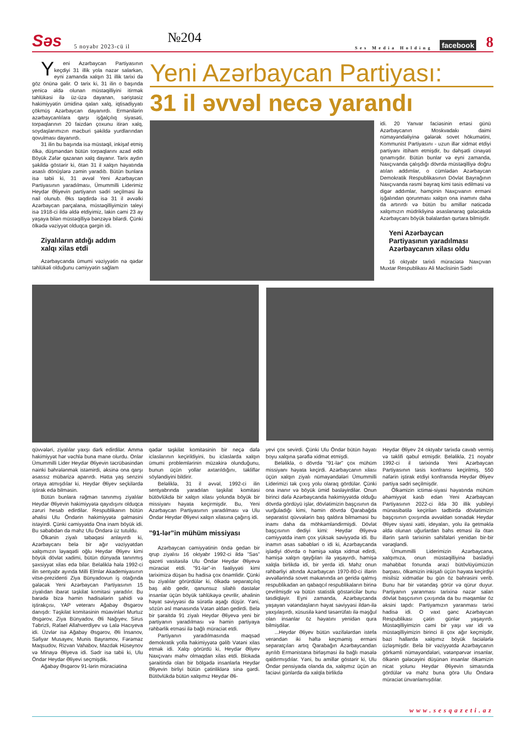Səs
5 noyabr 2023-cü il
№204
Ses Media Holding
facebook
8
Yeni Azərbaycan Partiyasının keçdiyi 31 illik yola nəzər salarkən, eyni zamanda xalqın 31 illik tarixi də göz önünə gəlir. O tarix ki, 31 ilin o başında yenicə əldə olunan müstəqilliyini itirmək təhlükəsi ilə üz-üzə dayanan, səriştəsiz hakimiyyətin ümidinə qalan xalq, iqtisadiyyatı çökmüş Azərbaycan dayanırdı. Ermənilərin azərbaycanlılara qarşı işğalçılıq siyasəti, torpaqlarının 20 faizdən çoxunu itirən xalq, soydaşlarımızın məcburi şəkildə yurdlarından qovulması dayanırdı.
31 ilin bu başında isə müstəqil, inkişaf etmiş ölkə, düşməndən bütün torpaqlarını azad edib Böyük Zəfər qazanan xalq dayanır. Tarix aydın şəkildə göstərir ki, ötən 31 il xalqın həyatında əsaslı dönüşlərə zəmin yaradıb. Bütün bunlara isə təbii ki, 31 əvvəl Yeni Azərbaycan Partiyasının yaradılması, Ümummilli Liderimiz Heydər Əliyevin partiyanın sədri seçilməsi ilə nail olunub. Əks təqdirdə isə 31 il əvvəlki Azərbaycan parçalana, müstəqilliyimizin taleyi isə 1918-ci ildə əldə etdiyimiz, lakin cəmi 23 ay yaşaya bilən müstəqilliyə bənzəyə bilərdi. Çünki ölkədə vəziyyət olduqca gərgin idi.
Ziyalıların atdığı addım xalqı xilas etdi
Azərbaycanda ümumi vəziyyətin nə qədər təhlükəli olduğunu cəmiyyətin sağlam
Yeni Azərbaycan Partiyası:
31 il əvvəl necə yarandı
idi. 20 Yanvar faciəsinin ertəsi günü Azərbaycanın Moskvadakı daimi nümayəndəliyinə gələrək sovet hökumətini, Kommunist Partiyasını - uzun illər xidmət etdiyi partiyanı ittiham etmişdir, bu dəhşətli cinayəti qınamışdır. Bütün bunlar və eyni zamanda, Naxçıvanda çalışdığı dövrdə müstəqilliyə doğru atılan addımlar, o cümlədən Azərbaycan Demokratik Respublikasının Dövlət Bayrağının Naxçıvanda rəsmi bayraq kimi təsis edilməsi və digər addımlar, həmçinin Naxçıvanın erməni işğalından qorunması xalqın ona inamını daha da artırırdı və bütün bu amillər nəticədə xalqımızın müdrikliyinə əsaslanaraq gələcəkdə Azərbaycanı böyük bəlalardan qurtara bilmişdir.
Yeni Azərbaycan Partiyasının yaradılması Azərbaycanın xilası oldu
16 oktyabr tarixli müraciətə Naxçıvan Muxtar Respublikası Ali Məclisinin Sədri
qüvvələri, ziyalılar yaxşı dərk edirdilər. Amma hakimiyyət hər vəchlə buna mane olurdu. Onlar Ümummilli Lider Heydər Əliyevin təcrübəsindən nəinki bəhrələnmək istəmirdi, əksinə ona qarşı əsassız mübarizə aparırdı. Hətta yaş senzini ortaya atmışdılar ki, Heydər Əliyev seçkilərdə iştirak edə bilməsin.
Bütün bunlara rəğmən tanınmış ziyalılar Heydər Əliyevin hakimiyyətə qayıdışını olduqca zəruri hesab edirdilər. Respublikanın bütün əhalisi Ulu Öndərin hakimiyyətə gəlməsini istəyirdi. Çünki cəmiyyətdə Ona inam böyük idi. Bu səbəbdən də məhz Ulu Öndərə üz tutuldu.
Ölkənin ziyalı təbəqəsi anlayırdı ki, Azərbaycanı belə bir ağır vəziyyətdən xalqımızın ləyaqətli oğlu Heydər Əliyev kimi böyük dövlət xadimi, bütün dünyada tanınmış şəxsiyyət xilas edə bilər. Beləliklə hələ 1992-ci ilin sentyabr ayında Milli Elmlər Akademiyasının vitse-prezidenti Ziya Bünyadovun iş otağında gələcək Yeni Azərbaycan Partiyasının 15 ziyalıdan ibarət təşkilat komitəsi yaradılır. Bu barədə bizə həmin hadisələrin şahidi və iştirakçısı, YAP veteranı Ağabəy Əsgərov danışdı: Təşkilat komitəsinin müavinləri Murtuz Əsgərov, Ziya Bünyadov, Əli Nağıyev, Sirus Təbrizli, Rəfael Allahverdiyev və Lalə Hacıyeva idi. Üzvlər isə Ağabəy Əsgərov, Əli İnsanov, Səfiyar Musayev, Munis Bayramov, Fərəməz Maqsudov, Rizvan Vahabov, Məzdək Hüseynov və Minayə Əliyeva idi. Sədr isə təbii ki, Ulu Öndər Heydər Əliyevi seçmişdik.
Ağabəy Əsgərov 91-lərin müraciətinə
qədər təşkilat komitəsinin bir neçə dəfə iclaslarının keçirildiyini, bu iclaslarda xalqın ümumi problemlərinin müzakirə olunduğunu, bunun üçün yollar axtarıldığını, təkliflər söyləndiyini bildirir.
Beləliklə, 31 il əvvəl, 1992-ci ilin sentyabrında yaradılan təşkilat komitəsi bütövlükdə bir xalqın xilası yolunda böyük bir missiyanı həyata keçirmişdir. Bu, Yeni Azərbaycan Partiyasının yaradılması və Ulu Öndər Heydər Əliyevi xalqın xilasına çağırış idi.
”91-lər”in mühüm missiyası
Azərbaycan cəmiyyətinin öndə gedən bir qrup ziyalısı 16 oktyabr 1992-ci ildə ”Səs” qəzeti vasitəsilə Ulu Öndər Heydər Əliyevə müraciət etdi. ”91-lər”-in fəaliyyəti kimi tariximizə düşən bu hadisə çox önəmlidir. Çünki bu ziyalılar görürdülər ki, ölkədə separatçılıq baş alıb gedir, qanunsuz silahlı dəstələr insanlar üçün böyük təhlükəyə çevrilir, əhalinin həyat səviyyəsi də sürətlə aşağı düşür. Yəni, sözün əsl mənasında Vətən əldən gedirdi. Belə bir şəraitdə 91 ziyalı Heydər Əliyevə yeni bir partiyanın yaradılması və həmin partiyaya rəhbərlik etməsi ilə bağlı müraciət etdi.
Partiyanın yaradılmasında məqsəd demokratik yolla hakimiyyətə gəlib Vətəni xilas etmək idi. Xalqı görürdü ki, Heydər Əliyev Naxçıvanı məhv olmaqdan xilas etdi. Blokada şəraitində olan bir bölgədə insanlarla Heydər Əliyevin birliyi bütün çətinliklərə sinə gərdi. Bütövlükdə bütün xalqımız Heydər Əli-
yevi çox sevirdi. Çünki Ulu Öndər bütün həyatı boyu xalqına şərəflə xidmət etmişdi.
Beləliklə, o dövrdə ”91-lər” çox mühüm missiyanı həyata keçirdi. Azərbaycanın xilası üçün xalqın ziyalı nümayəndələri Ümummilli Liderimizi tək çıxış yolu olaraq gördülər. Çünki ona inanır və böyük ümid bəsləyirdilər. Onun birinci dəfə Azərbaycanda hakimiyyətdə olduğu dövrdə gördüyü işlər, dövlətimizin başçısının da vurğuladığı kimi, həmin dövrdə Qarabağda separatist qüvvələrin baş qaldıra bilməməsi bu inamı daha da möhkəmləndirmişdi. Dövlət başçısının dediyi kimi: Heydər Əliyevə cəmiyyətdə inam çox yüksək səviyyədə idi. Bu inamın əsas səbəbləri o idi ki, Azərbaycanda işlədiyi dövrdə o həmişə xalqa xidmət edirdi, həmişə xalqın qayğıları ilə yaşayırdı, həmişə xalqla birlikdə idi, bir yerdə idi. Məhz onun rəhbərliyi altında Azərbaycan 1970-80-ci illərin əvvəllərində sovet məkanında ən geridə qalmış respublikadan ən qabaqcıl respublikaların birinə çevrilmişdir və bütün statistik göstəricilər bunu təsdiqləyir. Eyni zamanda, Azərbaycanda yaşayan vətəndaşların həyat səviyyəsi ildən-ilə yaxşılaşırdı, xüsusilə kənd təsərrüfatı ilə məşğul olan insanlar öz həyatını yenidən qura bilmişdilər.
...Heydər Əliyev bütün vəzifələrdən istefa verəndən iki həftə keçməmiş erməni separatçıları artıq Qarabağın Azərbaycandan ayrılıb Ermənistana birləşməsi ilə bağlı məsələ qaldırmışdılar. Yəni, bu amillər göstərir ki, Ulu Öndər pensiyada olanda da, xalqımız üçün ən faciəvi günlərdə də xalqla birlikdə
Heydər Əliyev 24 oktyabr tarixdə cavab vermiş və təklifi qəbul etmişdir. Beləliklə, 21 noyabr 1992-ci il tarixində Yeni Azərbaycan Partiyasının təsis konfransı keçirilmiş, 550 nəfərin iştirak etdiyi konfransda Heydər Əliyev partiya sədri seçilmişdir.
Ölkəmizin ictimai-siyasi həyatında mühüm əhəmiyyət kəsb edən Yeni Azərbaycan Partiyasının 2022-ci ildə 30 illik yubileyi münasibətilə keçirilən tədbirdə dövlətimizin başçısının çıxışında əvvəldən sonadək Heydər Əliyev siyasi xətti, ideyaları, yolu ilə getməklə əldə olunan uğurlardan bəhs etməsi ilə ötən illərin şanlı tarixinin səhifələri yenidən bir-bir vərəqləndi.
Ümummilli Liderimizin Azərbaycana, xalqımıza, onun müstəqilliyinə bəslədiyi məhəbbət fonunda ərazi bütövlüyümüzün bərpası, ölkəmizin inkişafı üçün həyata keçirdiyi misilsiz xidmətlər bu gün öz bəhrəsini verib. Bunu hər bir vətəndaş görür və qürur duyur. Partiyanın yaranması tarixinə nəzər salan dövlət başçısının çıxışında da bu məqamlar öz əksini tapdı: Partiyamızın yaranması tarixi hadisə idi. O vaxt gənc Azərbaycan Respublikası çətin günlər yaşayırdı. Müstəqilliyimizin cəmi bir yaşı var idi və müstəqilliyimizin birinci ili çox ağır keçmişdir, bəzi hallarda xalqımız böyük faciələrlə üzləşmişdir. Belə bir vəziyyətdə Azərbaycanın görkəmli nümayəndələri, vətənpərvər insanlar, ölkənin gələcəyini düşünən insanlar ölkəmizin nicat yolunu Heydər Əliyevin simasında gördülər və məhz buna görə Ulu Öndərə müraciət ünvanlamışdılar.
www.sesqazeti.az